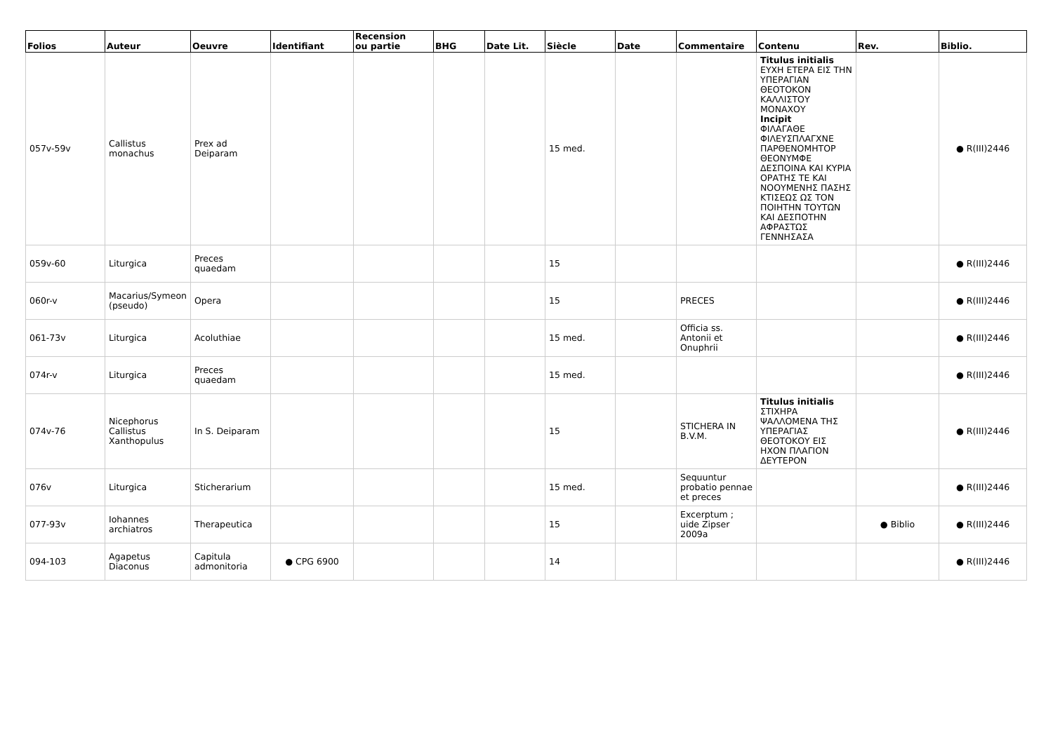| Folios | Auteur | Oeuvre | Identifiant | Recension ou partie | BHG | Date Lit. | Siècle | Date | Commentaire | Contenu | Rev. | Biblio. |
| --- | --- | --- | --- | --- | --- | --- | --- | --- | --- | --- | --- | --- |
| 057v-59v | Callistus monachus | Prex ad Deiparam | | | | | 15 med. | | | Titulus initialis ΕΥΧΗ ΕΤΕΡΑ ΕΙΣ ΤΗΝ ΥΠΕΡΑΓΙΑΝ ΘΕΟΤΟΚΟΝ ΚΑΛΛΙΣΤΟΥ ΜΟΝΑΧΟΥ Incipit ΦΙΛΑΓΑΘΕ ΦΙΛΕΥΣΠΛΑΓΧΝΕ ΠΑΡΘΕΝΟΜΗΤΟΡ ΘΕΟΝΥΜΦΕ ΔΕΣΠΟΙΝΑ ΚΑΙ ΚΥΡΙΑ ΟΡΑΤΗΣ ΤΕ ΚΑΙ ΝΟΟΥΜΕΝΗΣ ΠΑΣΗΣ ΚΤΙΣΕΩΣ ΩΣ ΤΟΝ ΠΟΙΗΤΗΝ ΤΟΥΤΩΝ ΚΑΙ ΔΕΣΠΟΤΗΝ ΑΦΡΑΣΤΩΣ ΓΕΝΝΗΣΑΣΑ | | ● R(III)2446 |
| 059v-60 | Liturgica | Preces quaedam | | | | | 15 | | | | | ● R(III)2446 |
| 060r-v | Macarius/Symeon (pseudo) | Opera | | | | | 15 | | PRECES | | | ● R(III)2446 |
| 061-73v | Liturgica | Acoluthiae | | | | | 15 med. | | Officia ss. Antonii et Onuphrii | | | ● R(III)2446 |
| 074r-v | Liturgica | Preces quaedam | | | | | 15 med. | | | | | ● R(III)2446 |
| 074v-76 | Nicephorus Callistus Xanthopulus | In S. Deiparam | | | | | 15 | | STICHERA IN B.V.M. | Titulus initialis ΣΤΙΧΗΡΑ ΨΑΛΛΟΜΕΝΑ ΤΗΣ ΥΠΕΡΑΓΙΑΣ ΘΕΟΤΟΚΟΥ ΕΙΣ ΗΧΟΝ ΠΛΑΓΙΟΝ ΔΕΥΤΕΡΟΝ | | ● R(III)2446 |
| 076v | Liturgica | Sticherarium | | | | | 15 med. | | Sequuntur probatio pennae et preces | | | ● R(III)2446 |
| 077-93v | Iohannes archiatros | Therapeutica | | | | | 15 | | Excerptum ; uide Zipser 2009a | | ● Biblio | ● R(III)2446 |
| 094-103 | Agapetus Diaconus | Capitula admonitoria | ● CPG 6900 | | | | 14 | | | | | ● R(III)2446 |